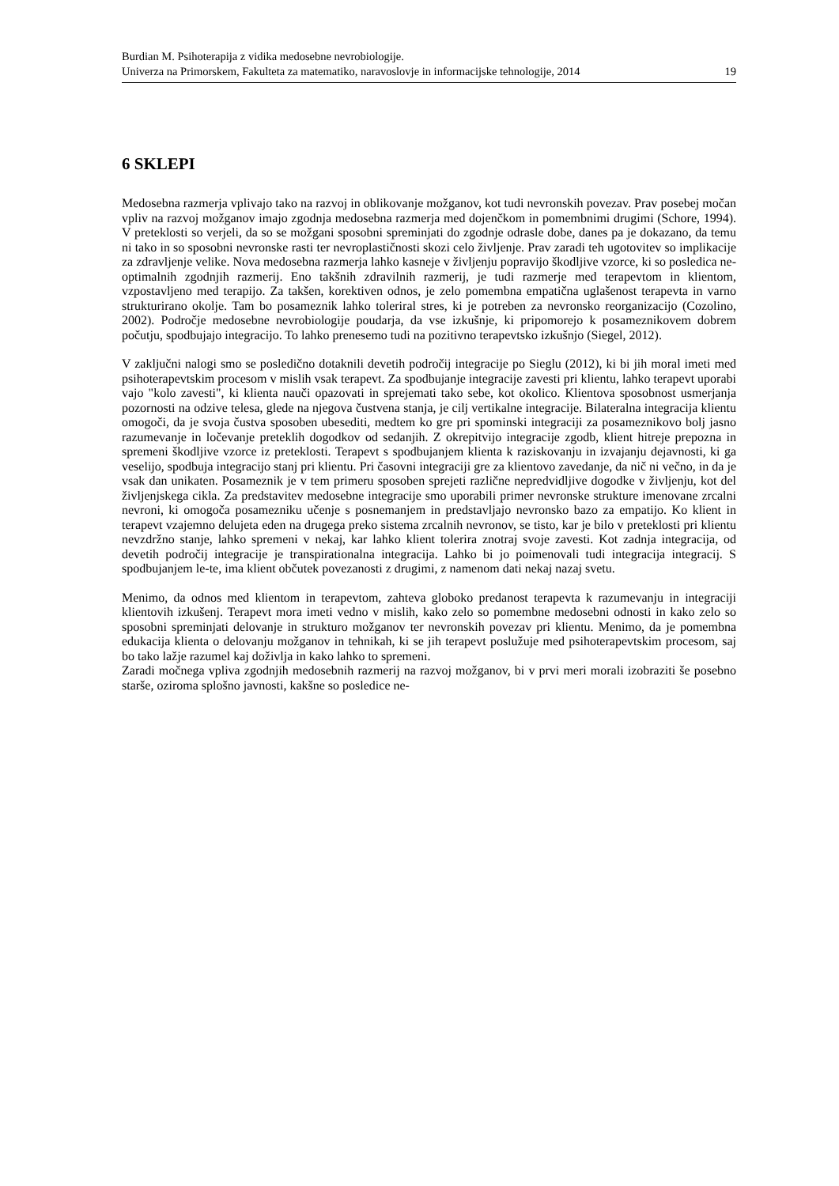Burdian M. Psihoterapija z vidika medosebne nevrobiologije.
Univerza na Primorskem, Fakulteta za matematiko, naravoslovje in informacijske tehnologije, 2014 19
6 SKLEPI
Medosebna razmerja vplivajo tako na razvoj in oblikovanje možganov, kot tudi nevronskih povezav. Prav posebej močan vpliv na razvoj možganov imajo zgodnja medosebna razmerja med dojenčkom in pomembnimi drugimi (Schore, 1994). V preteklosti so verjeli, da so se možgani sposobni spreminjati do zgodnje odrasle dobe, danes pa je dokazano, da temu ni tako in so sposobni nevronske rasti ter nevroplastičnosti skozi celo življenje. Prav zaradi teh ugotovitev so implikacije za zdravljenje velike. Nova medosebna razmerja lahko kasneje v življenju popravijo škodljive vzorce, ki so posledica ne-optimalnih zgodnjih razmerij. Eno takšnih zdravilnih razmerij, je tudi razmerje med terapevtom in klientom, vzpostavljeno med terapijo. Za takšen, korektiven odnos, je zelo pomembna empatična uglašenost terapevta in varno strukturirano okolje. Tam bo posameznik lahko toleriral stres, ki je potreben za nevronsko reorganizacijo (Cozolino, 2002). Področje medosebne nevrobiologije poudarja, da vse izkušnje, ki pripomorejo k posameznikovem dobrem počutju, spodbujajo integracijo. To lahko prenesemo tudi na pozitivno terapevtsko izkušnjo (Siegel, 2012).
V zaključni nalogi smo se posledično dotaknili devetih področij integracije po Sieglu (2012), ki bi jih moral imeti med psihoterapevtskim procesom v mislih vsak terapevt. Za spodbujanje integracije zavesti pri klientu, lahko terapevt uporabi vajo "kolo zavesti", ki klienta nauči opazovati in sprejemati tako sebe, kot okolico. Klientova sposobnost usmerjanja pozornosti na odzive telesa, glede na njegova čustvena stanja, je cilj vertikalne integracije. Bilateralna integracija klientu omogoči, da je svoja čustva sposoben ubesediti, medtem ko gre pri spominski integraciji za posameznikovo bolj jasno razumevanje in ločevanje preteklih dogodkov od sedanjih. Z okrepitvijo integracije zgodb, klient hitreje prepozna in spremeni škodljive vzorce iz preteklosti. Terapevt s spodbujanjem klienta k raziskovanju in izvajanju dejavnosti, ki ga veselijo, spodbuja integracijo stanj pri klientu. Pri časovni integraciji gre za klientovo zavedanje, da nič ni večno, in da je vsak dan unikaten. Posameznik je v tem primeru sposoben sprejeti različne nepredvidljive dogodke v življenju, kot del življenjskega cikla. Za predstavitev medosebne integracije smo uporabili primer nevronske strukture imenovane zrcalni nevroni, ki omogoča posamezniku učenje s posnemanjem in predstavljajo nevronsko bazo za empatijo. Ko klient in terapevt vzajemno delujeta eden na drugega preko sistema zrcalnih nevronov, se tisto, kar je bilo v preteklosti pri klientu nevzdržno stanje, lahko spremeni v nekaj, kar lahko klient tolerira znotraj svoje zavesti. Kot zadnja integracija, od devetih področij integracije je transpirationalna integracija. Lahko bi jo poimenovali tudi integracija integracij. S spodbujanjem le-te, ima klient občutek povezanosti z drugimi, z namenom dati nekaj nazaj svetu.
Menimo, da odnos med klientom in terapevtom, zahteva globoko predanost terapevta k razumevanju in integraciji klientovih izkušenj. Terapevt mora imeti vedno v mislih, kako zelo so pomembne medosebni odnosti in kako zelo so sposobni spreminjati delovanje in strukturo možganov ter nevronskih povezav pri klientu. Menimo, da je pomembna edukacija klienta o delovanju možganov in tehnikah, ki se jih terapevt poslužuje med psihoterapevtskim procesom, saj bo tako lažje razumel kaj doživlja in kako lahko to spremeni.
Zaradi močnega vpliva zgodnjih medosebnih razmerij na razvoj možganov, bi v prvi meri morali izobraziti še posebno starše, oziroma splošno javnosti, kakšne so posledice ne-